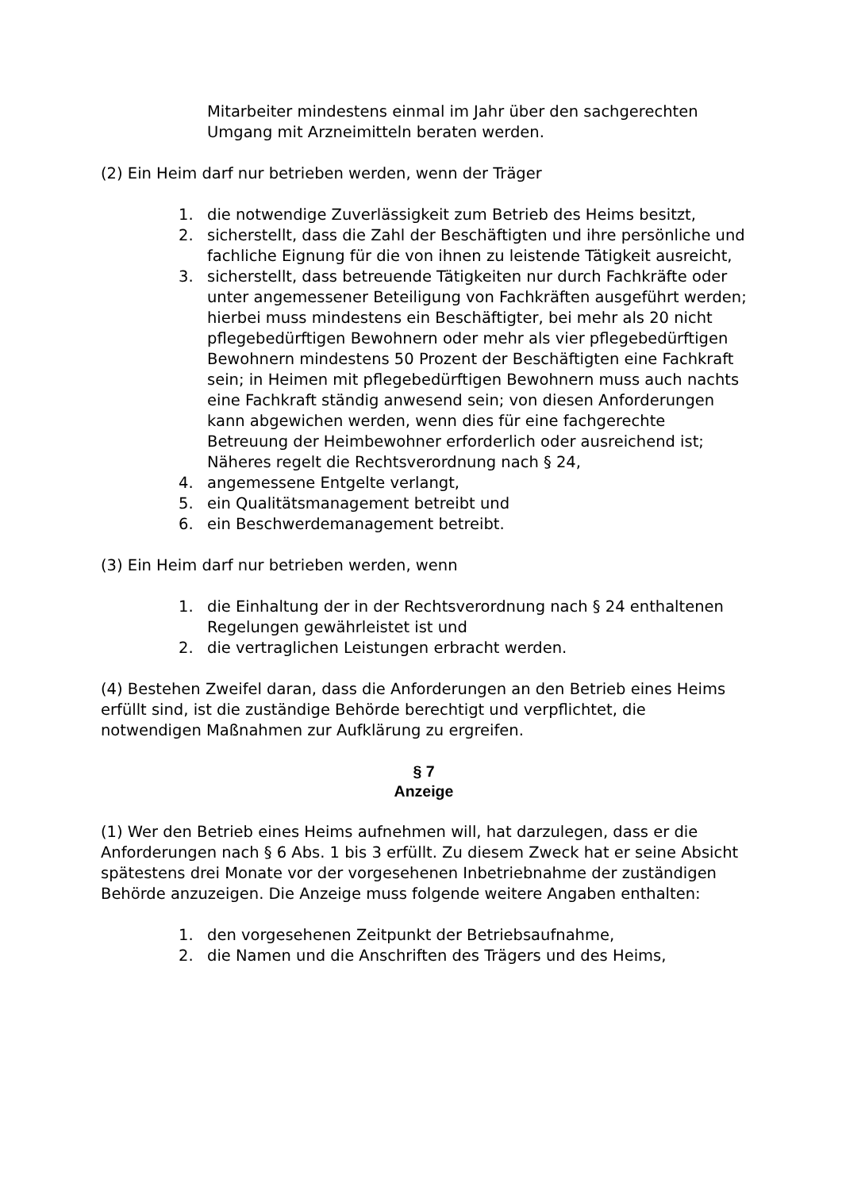Mitarbeiter mindestens einmal im Jahr über den sachgerechten Umgang mit Arzneimitteln beraten werden.
(2) Ein Heim darf nur betrieben werden, wenn der Träger
1. die notwendige Zuverlässigkeit zum Betrieb des Heims besitzt,
2. sicherstellt, dass die Zahl der Beschäftigten und ihre persönliche und fachliche Eignung für die von ihnen zu leistende Tätigkeit ausreicht,
3. sicherstellt, dass betreuende Tätigkeiten nur durch Fachkräfte oder unter angemessener Beteiligung von Fachkräften ausgeführt werden; hierbei muss mindestens ein Beschäftigter, bei mehr als 20 nicht pflegebedürftigen Bewohnern oder mehr als vier pflegebedürftigen Bewohnern mindestens 50 Prozent der Beschäftigten eine Fachkraft sein; in Heimen mit pflegebedürftigen Bewohnern muss auch nachts eine Fachkraft ständig anwesend sein; von diesen Anforderungen kann abgewichen werden, wenn dies für eine fachgerechte Betreuung der Heimbewohner erforderlich oder ausreichend ist; Näheres regelt die Rechtsverordnung nach § 24,
4. angemessene Entgelte verlangt,
5. ein Qualitätsmanagement betreibt und
6. ein Beschwerdemanagement betreibt.
(3) Ein Heim darf nur betrieben werden, wenn
1. die Einhaltung der in der Rechtsverordnung nach § 24 enthaltenen Regelungen gewährleistet ist und
2. die vertraglichen Leistungen erbracht werden.
(4) Bestehen Zweifel daran, dass die Anforderungen an den Betrieb eines Heims erfüllt sind, ist die zuständige Behörde berechtigt und verpflichtet, die notwendigen Maßnahmen zur Aufklärung zu ergreifen.
§ 7
Anzeige
(1) Wer den Betrieb eines Heims aufnehmen will, hat darzulegen, dass er die Anforderungen nach § 6 Abs. 1 bis 3 erfüllt. Zu diesem Zweck hat er seine Absicht spätestens drei Monate vor der vorgesehenen Inbetriebnahme der zuständigen Behörde anzuzeigen. Die Anzeige muss folgende weitere Angaben enthalten:
1. den vorgesehenen Zeitpunkt der Betriebsaufnahme,
2. die Namen und die Anschriften des Trägers und des Heims,